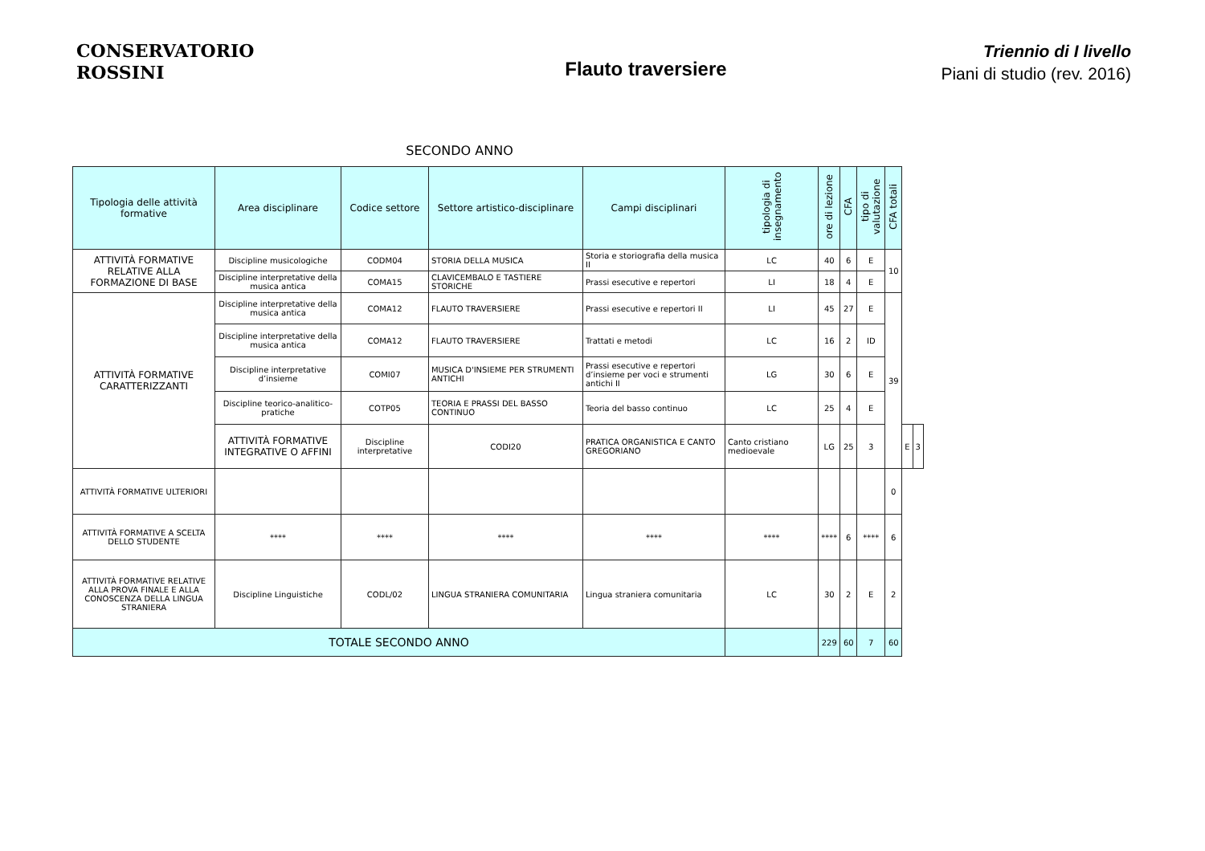CONSERVATORIO
ROSSINI
Flauto traversiere
Triennio di I livello
Piani di studio (rev. 2016)
SECONDO ANNO
| Tipologia delle attività formative | Area disciplinare | Codice settore | Settore artistico-disciplinare | Campi disciplinari | tipologia di insegnamento | ore di lezione | CFA | tipo di valutazione | CFA totali | | |
| --- | --- | --- | --- | --- | --- | --- | --- | --- | --- | --- | --- |
| ATTIVITÀ FORMATIVE RELATIVE ALLA FORMAZIONE DI BASE | Discipline musicologiche | CODM04 | STORIA DELLA MUSICA | Storia e storiografia della musica II | LC | 40 | 6 | E | 10 | | |
| | Discipline interpretative della musica antica | COMA15 | CLAVICEMBALO E TASTIERE STORICHE | Prassi esecutive e repertori | LI | 18 | 4 | E | | | |
| ATTIVITÀ FORMATIVE CARATTERIZZANTI | Discipline interpretative della musica antica | COMA12 | FLAUTO TRAVERSIERE | Prassi esecutive e repertori II | LI | 45 | 27 | E | 39 | | |
| | Discipline interpretative della musica antica | COMA12 | FLAUTO TRAVERSIERE | Trattati e metodi | LC | 16 | 2 | ID | | | |
| | Discipline interpretative d’insieme | COMI07 | MUSICA D'INSIEME PER STRUMENTI ANTICHI | Prassi esecutive e repertori d’insieme per voci e strumenti antichi II | LG | 30 | 6 | E | | | |
| | Discipline teorico-analitico-pratiche | COTP05 | TEORIA E PRASSI DEL BASSO CONTINUO | Teoria del basso continuo | LC | 25 | 4 | E | | | |
| | ATTIVITÀ FORMATIVE INTEGRATIVE O AFFINI | Discipline interpretative | CODI20 | PRATICA ORGANISTICA E CANTO GREGORIANO | Canto cristiano medioevale | LG | 25 | 3 | | E | 3 |
| ATTIVITÀ FORMATIVE ULTERIORI | | | | | | | | | 0 | | |
| ATTIVITÀ FORMATIVE A SCELTA DELLO STUDENTE | **** | **** | **** | **** | **** | **** | 6 | **** | 6 | | |
| ATTIVITÀ FORMATIVE RELATIVE ALLA PROVA FINALE E ALLA CONOSCENZA DELLA LINGUA STRANIERA | Discipline Linguistiche | CODL/02 | LINGUA STRANIERA COMUNITARIA | Lingua straniera comunitaria | LC | 30 | 2 | E | 2 | | |
| TOTALE SECONDO ANNO | | | | | | 229 | 60 | 7 | 60 | | |